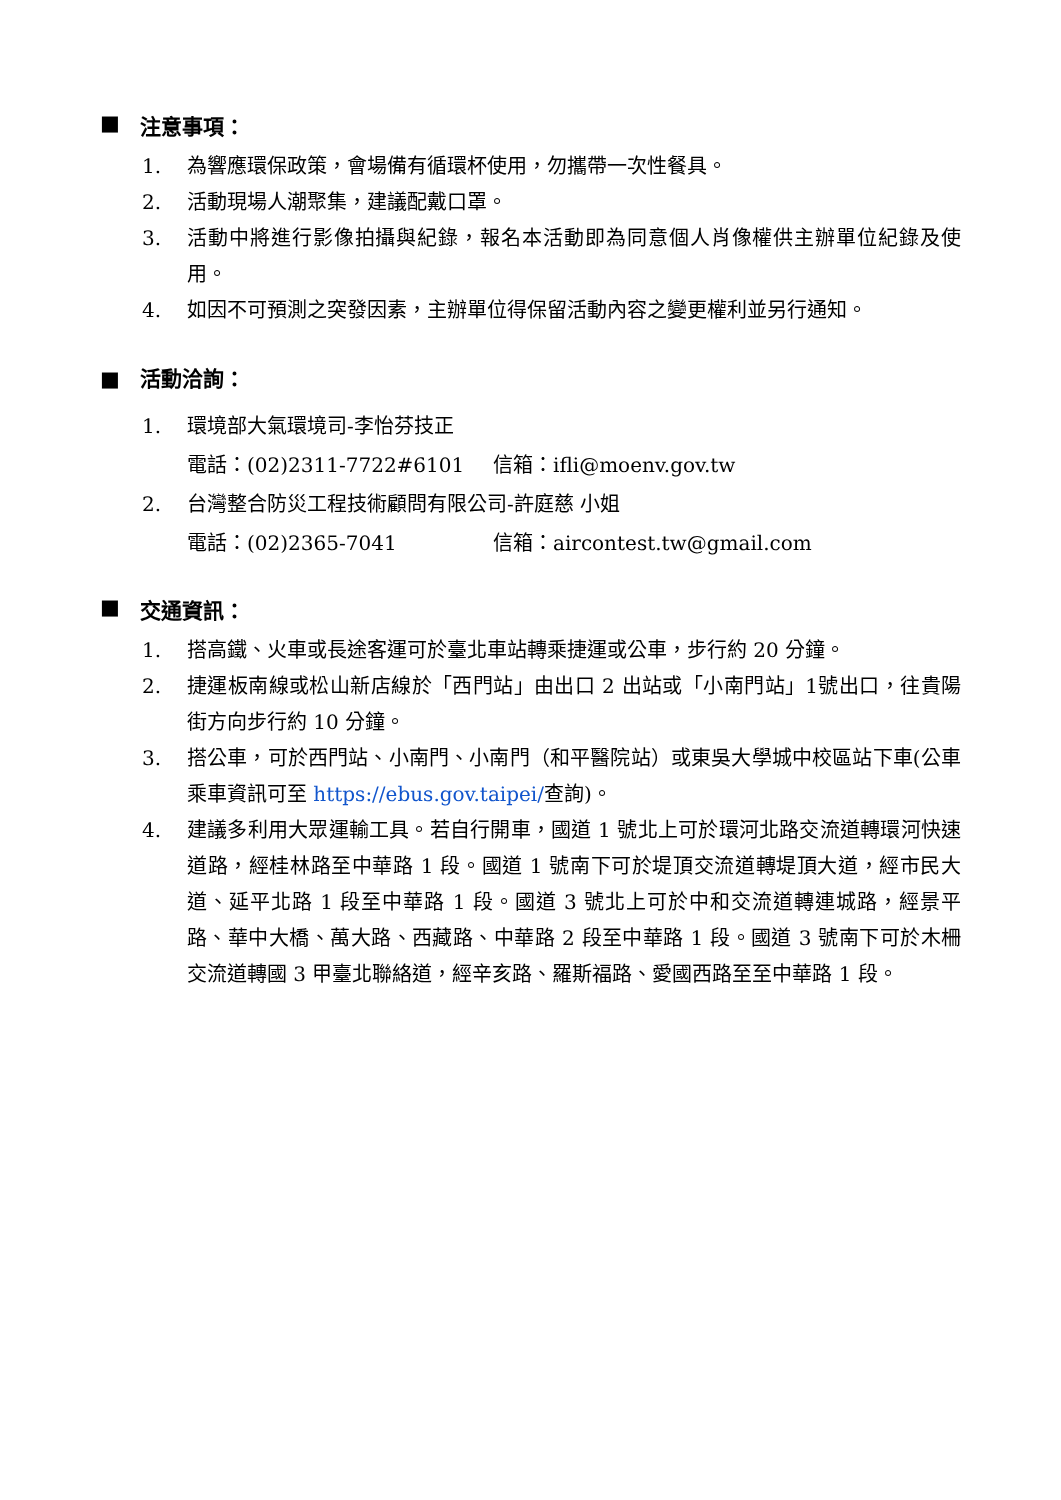■ 注意事項：
1. 為響應環保政策，會場備有循環杯使用，勿攜帶一次性餐具。
2. 活動現場人潮聚集，建議配戴口罩。
3. 活動中將進行影像拍攝與紀錄，報名本活動即為同意個人肖像權供主辦單位紀錄及使用。
4. 如因不可預測之突發因素，主辦單位得保留活動內容之變更權利並另行通知。
■ 活動洽詢：
1. 環境部大氣環境司-李怡芬技正
電話：(02)2311-7722#6101 信箱：ifli@moenv.gov.tw
2. 台灣整合防災工程技術顧問有限公司-許庭慈 小姐
電話：(02)2365-7041 信箱：aircontest.tw@gmail.com
■ 交通資訊：
1. 搭高鐵、火車或長途客運可於臺北車站轉乘捷運或公車，步行約 20 分鐘。
2. 捷運板南線或松山新店線於「西門站」由出口 2 出站或「小南門站」1號出口，往貴陽街方向步行約 10 分鐘。
3. 搭公車，可於西門站、小南門、小南門（和平醫院站）或東吳大學城中校區站下車(公車乘車資訊可至 https://ebus.gov.taipei/查詢)。
4. 建議多利用大眾運輸工具。若自行開車，國道 1 號北上可於環河北路交流道轉環河快速道路，經桂林路至中華路 1 段。國道 1 號南下可於堤頂交流道轉堤頂大道，經市民大道、延平北路 1 段至中華路 1 段。國道 3 號北上可於中和交流道轉連城路，經景平路、華中大橋、萬大路、西藏路、中華路 2 段至中華路 1 段。國道 3 號南下可於木柵交流道轉國 3 甲臺北聯絡道，經辛亥路、羅斯福路、愛國西路至至中華路 1 段。